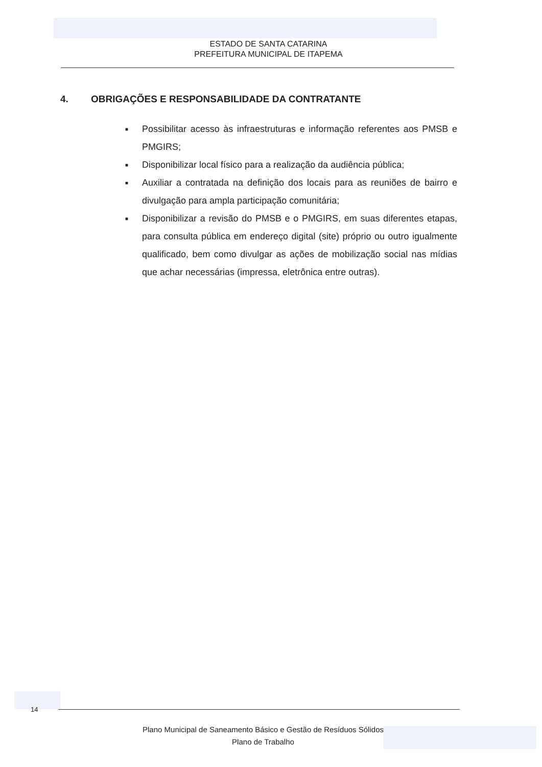ESTADO DE SANTA CATARINA
PREFEITURA MUNICIPAL DE ITAPEMA
4. OBRIGAÇÕES E RESPONSABILIDADE DA CONTRATANTE
■
Possibilitar acesso às infraestruturas e informação referentes aos PMSB e PMGIRS;
■
Disponibilizar local físico para a realização da audiência pública;
■
Auxiliar a contratada na definição dos locais para as reuniões de bairro e divulgação para ampla participação comunitária;
■
Disponibilizar a revisão do PMSB e o PMGIRS, em suas diferentes etapas, para consulta pública em endereço digital (site) próprio ou outro igualmente qualificado, bem como divulgar as ações de mobilização social nas mídias que achar necessárias (impressa, eletrônica entre outras).
14
Plano Municipal de Saneamento Básico e Gestão de Resíduos Sólidos
Plano de Trabalho